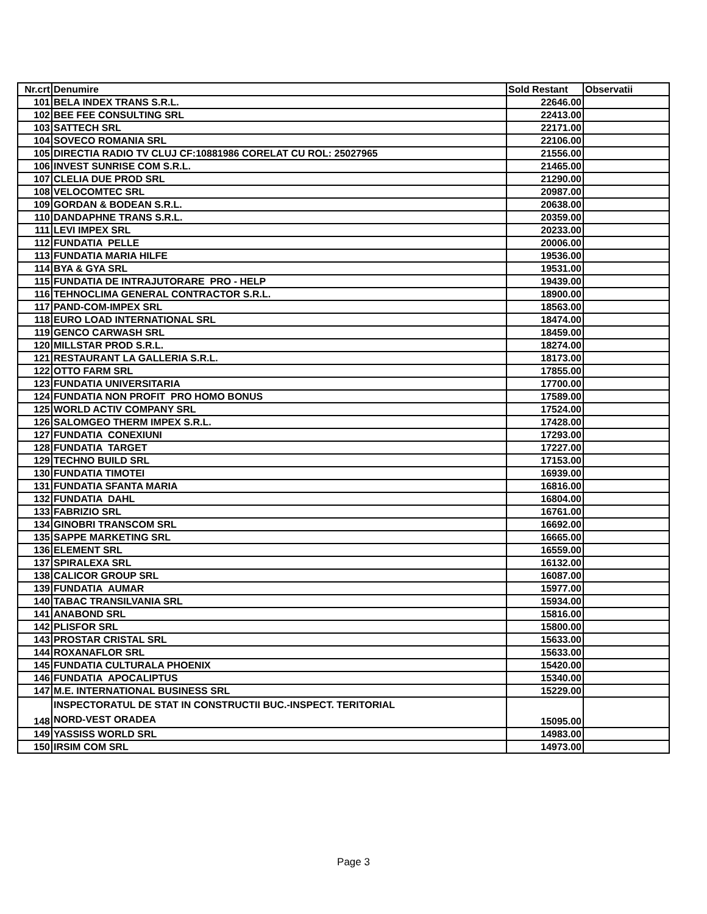| Nr.crt | Denumire | Sold Restant | Observatii |
| --- | --- | --- | --- |
| 101 | BELA INDEX TRANS S.R.L. | 22646.00 | |
| 102 | BEE FEE CONSULTING SRL | 22413.00 | |
| 103 | SATTECH SRL | 22171.00 | |
| 104 | SOVECO ROMANIA SRL | 22106.00 | |
| 105 | DIRECTIA RADIO TV CLUJ CF:10881986 CORELAT CU ROL: 25027965 | 21556.00 | |
| 106 | INVEST SUNRISE COM S.R.L. | 21465.00 | |
| 107 | CLELIA DUE PROD SRL | 21290.00 | |
| 108 | VELOCOMTEC SRL | 20987.00 | |
| 109 | GORDAN & BODEAN S.R.L. | 20638.00 | |
| 110 | DANDAPHNE TRANS S.R.L. | 20359.00 | |
| 111 | LEVI IMPEX SRL | 20233.00 | |
| 112 | FUNDATIA PELLE | 20006.00 | |
| 113 | FUNDATIA MARIA HILFE | 19536.00 | |
| 114 | BYA & GYA SRL | 19531.00 | |
| 115 | FUNDATIA DE INTRAJUTORARE PRO - HELP | 19439.00 | |
| 116 | TEHNOCLIMA GENERAL CONTRACTOR S.R.L. | 18900.00 | |
| 117 | PAND-COM-IMPEX SRL | 18563.00 | |
| 118 | EURO LOAD INTERNATIONAL SRL | 18474.00 | |
| 119 | GENCO CARWASH SRL | 18459.00 | |
| 120 | MILLSTAR PROD S.R.L. | 18274.00 | |
| 121 | RESTAURANT LA GALLERIA S.R.L. | 18173.00 | |
| 122 | OTTO FARM SRL | 17855.00 | |
| 123 | FUNDATIA UNIVERSITARIA | 17700.00 | |
| 124 | FUNDATIA NON PROFIT PRO HOMO BONUS | 17589.00 | |
| 125 | WORLD ACTIV COMPANY SRL | 17524.00 | |
| 126 | SALOMGEO THERM IMPEX S.R.L. | 17428.00 | |
| 127 | FUNDATIA CONEXIUNI | 17293.00 | |
| 128 | FUNDATIA TARGET | 17227.00 | |
| 129 | TECHNO BUILD SRL | 17153.00 | |
| 130 | FUNDATIA TIMOTEI | 16939.00 | |
| 131 | FUNDATIA SFANTA MARIA | 16816.00 | |
| 132 | FUNDATIA DAHL | 16804.00 | |
| 133 | FABRIZIO SRL | 16761.00 | |
| 134 | GINOBRI TRANSCOM SRL | 16692.00 | |
| 135 | SAPPE MARKETING SRL | 16665.00 | |
| 136 | ELEMENT SRL | 16559.00 | |
| 137 | SPIRALEXA SRL | 16132.00 | |
| 138 | CALICOR GROUP SRL | 16087.00 | |
| 139 | FUNDATIA AUMAR | 15977.00 | |
| 140 | TABAC TRANSILVANIA SRL | 15934.00 | |
| 141 | ANABOND SRL | 15816.00 | |
| 142 | PLISFOR SRL | 15800.00 | |
| 143 | PROSTAR CRISTAL SRL | 15633.00 | |
| 144 | ROXANAFLOR SRL | 15633.00 | |
| 145 | FUNDATIA CULTURALA PHOENIX | 15420.00 | |
| 146 | FUNDATIA APOCALIPTUS | 15340.00 | |
| 147 | M.E. INTERNATIONAL BUSINESS SRL | 15229.00 | |
| 148 | INSPECTORATUL DE STAT IN CONSTRUCTII BUC.-INSPECT. TERITORIAL NORD-VEST ORADEA | 15095.00 | |
| 149 | YASSISS WORLD SRL | 14983.00 | |
| 150 | IRSIM COM SRL | 14973.00 | |
Page 3